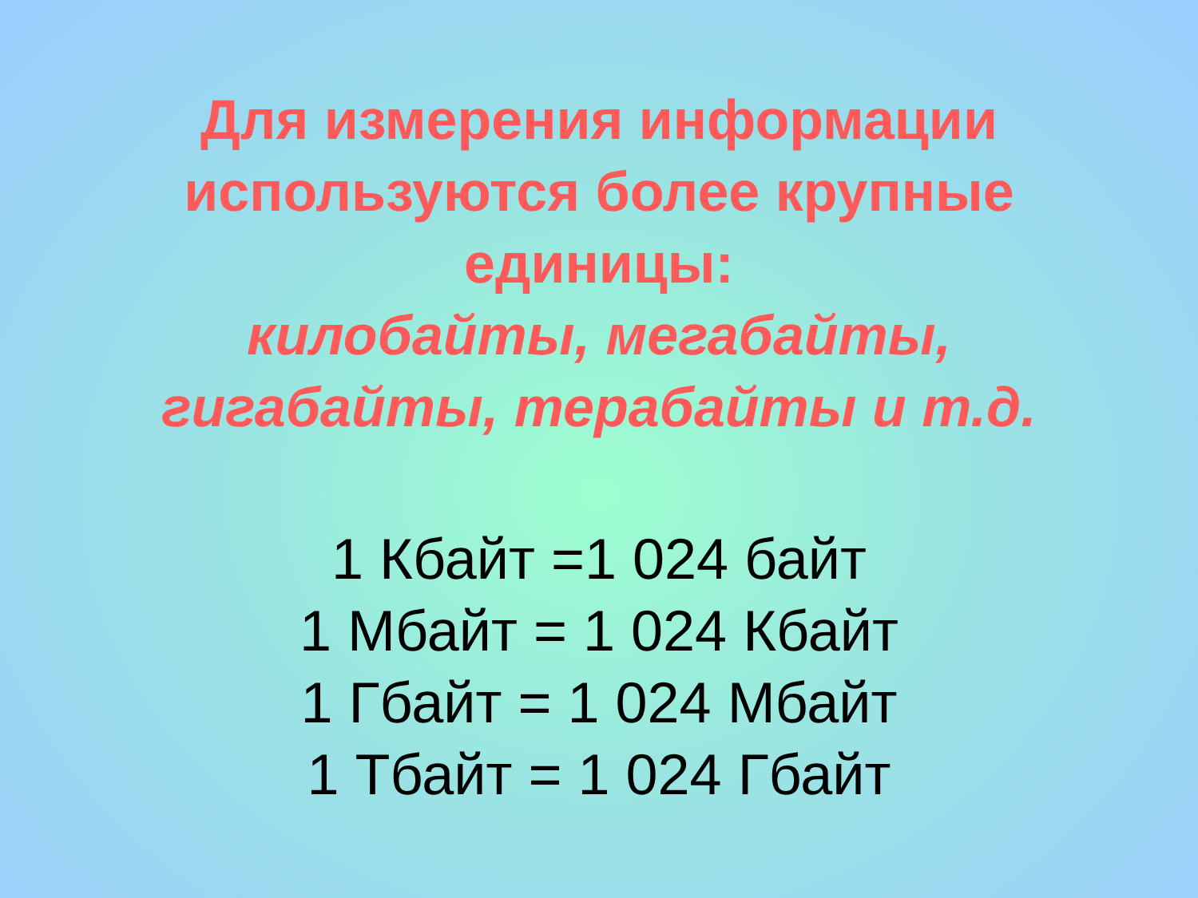Для измерения информации
используются более крупные
единицы:
килобайты, мегабайты,
гигабайты, терабайты и т.д.
1 Кбайт =1 024 байт
1 Мбайт = 1 024 Кбайт
1 Гбайт = 1 024 Мбайт
1 Тбайт = 1 024 Гбайт